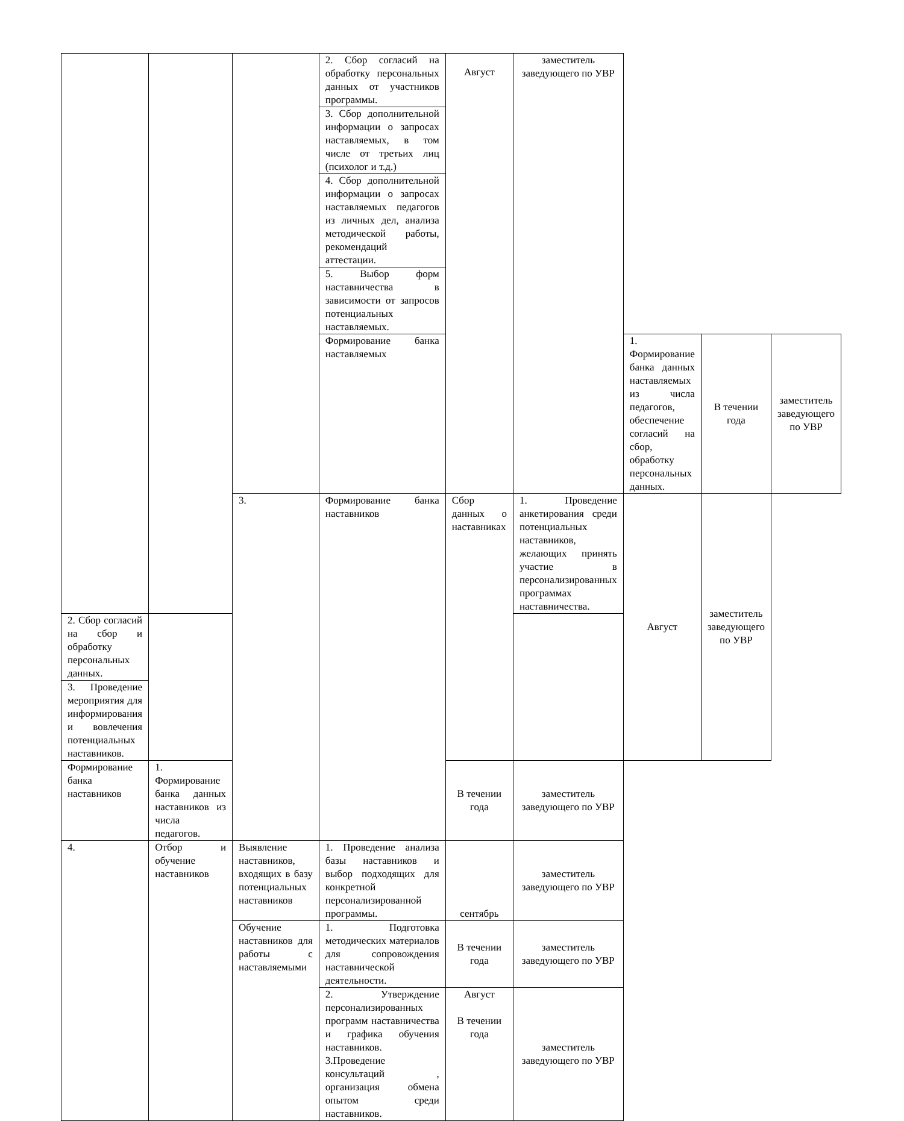| | | | 2. Сбор согласий на обработку персональных данных от участников программы. | Август | заместитель заведующего по УВР | | | |
| | | | 3. Сбор дополнительной информации о запросах наставляемых, в том числе от третьих лиц (психолог и т.д.) | | | | | |
| | | | 4. Сбор дополнительной информации о запросах наставляемых педагогов из личных дел, анализа методической работы, рекомендаций аттестации. | | | | | |
| | | | 5. Выбор форм наставничества в зависимости от запросов потенциальных наставляемых. | | | | | |
| | | | Формирование банка наставляемых | | | 1. Формирование банка данных наставляемых из числа педагогов, обеспечение согласий на сбор, обработку персональных данных. | В течении года | заместитель заведующего по УВР |
| | | 3. | Формирование банка наставников | Сбор данных о наставниках | 1. Проведение анкетирования среди потенциальных наставников, желающих принять участие в персонализированных программах наставничества. | Август | заместитель заведующего по УВР | |
| 2. Сбор согласий на сбор и обработку персональных данных. | | | | | | | | |
| 3. Проведение мероприятия для информирования и вовлечения потенциальных наставников. | | | | | | | | |
| Формирование банка наставников | 1. Формирование банка данных наставников из числа педагогов. | | | В течении года | заместитель заведующего по УВР | | | |
| 4. | Отбор и обучение наставников | Выявление наставников, входящих в базу потенциальных наставников | 1. Проведение анализа базы наставников и выбор подходящих для конкретной персонализированной программы. | сентябрь | заместитель заведующего по УВР | | | |
| | | Обучение наставников для работы с наставляемыми | 1. Подготовка методических материалов для сопровождения наставнической деятельности. | В течении года | заместитель заведующего по УВР | | | |
| | | | 2. Утверждение персонализированных программ наставничества и графика обучения наставников. 3.Проведение консультаций , организация обмена опытом среди наставников. | Август В течении года | заместитель заведующего по УВР | | | |